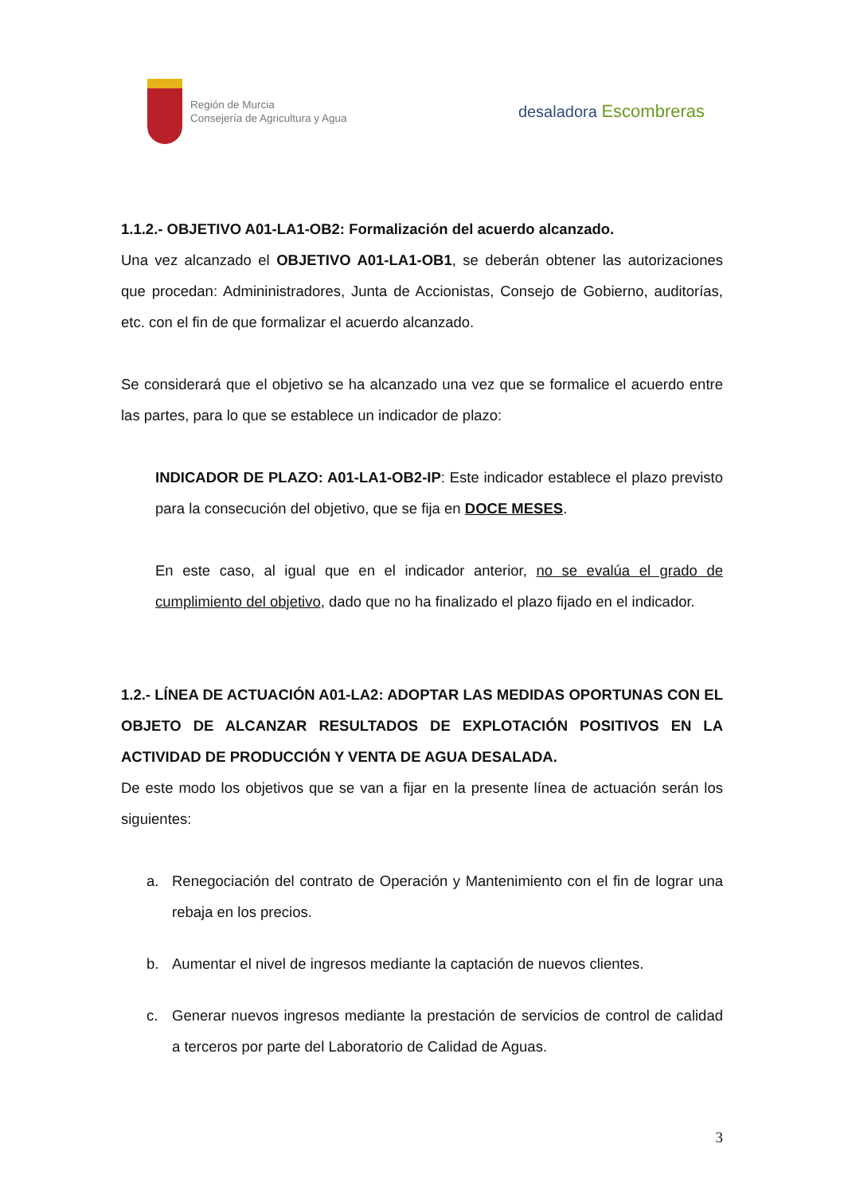Región de Murcia
Consejería de Agricultura y Agua
desaladora Escombreras
1.1.2.- OBJETIVO A01-LA1-OB2: Formalización del acuerdo alcanzado.
Una vez alcanzado el OBJETIVO A01-LA1-OB1, se deberán obtener las autorizaciones que procedan: Admininistradores, Junta de Accionistas, Consejo de Gobierno, auditorías, etc. con el fin de que formalizar el acuerdo alcanzado.
Se considerará que el objetivo se ha alcanzado una vez que se formalice el acuerdo entre las partes, para lo que se establece un indicador de plazo:
INDICADOR DE PLAZO: A01-LA1-OB2-IP: Este indicador establece el plazo previsto para la consecución del objetivo, que se fija en DOCE MESES.
En este caso, al igual que en el indicador anterior, no se evalúa el grado de cumplimiento del objetivo, dado que no ha finalizado el plazo fijado en el indicador.
1.2.- LÍNEA DE ACTUACIÓN A01-LA2: ADOPTAR LAS MEDIDAS OPORTUNAS CON EL OBJETO DE ALCANZAR RESULTADOS DE EXPLOTACIÓN POSITIVOS EN LA ACTIVIDAD DE PRODUCCIÓN Y VENTA DE AGUA DESALADA.
De este modo los objetivos que se van a fijar en la presente línea de actuación serán los siguientes:
a. Renegociación del contrato de Operación y Mantenimiento con el fin de lograr una rebaja en los precios.
b. Aumentar el nivel de ingresos mediante la captación de nuevos clientes.
c. Generar nuevos ingresos mediante la prestación de servicios de control de calidad a terceros por parte del Laboratorio de Calidad de Aguas.
3